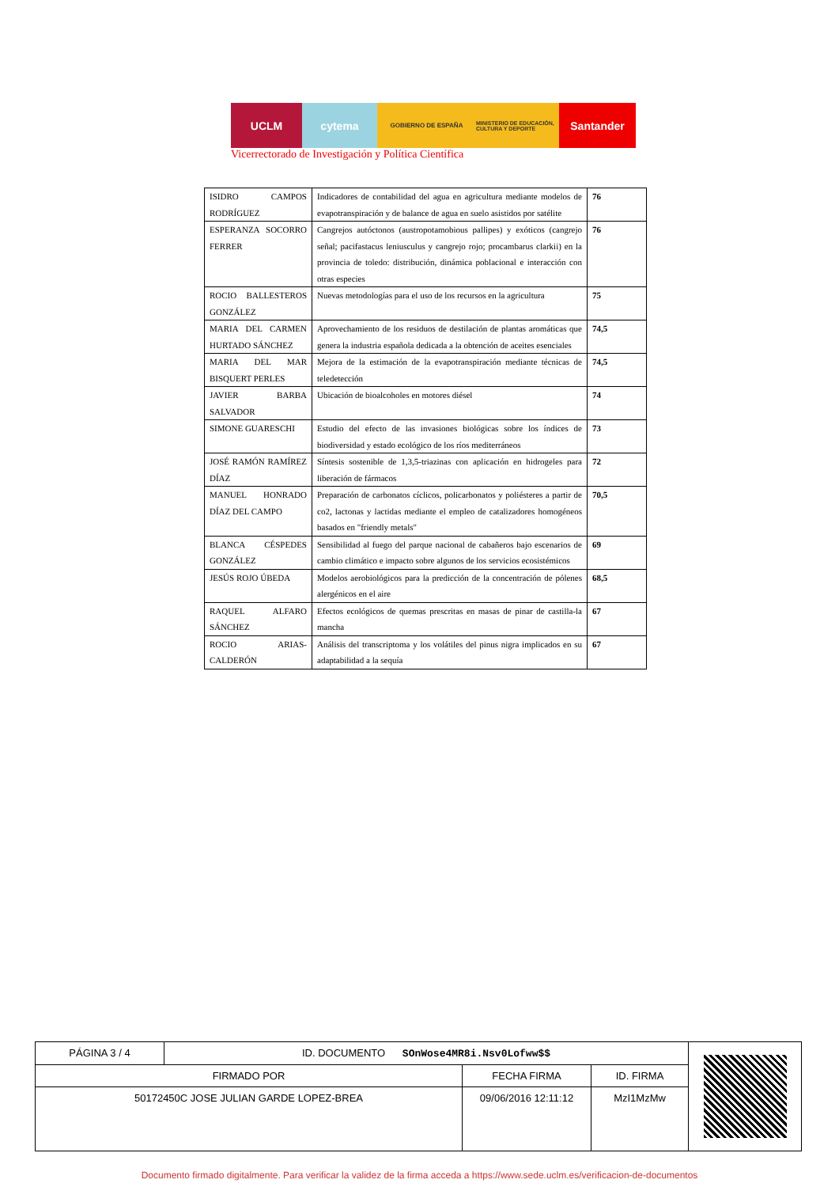UCLM cytema
GOBIERNO DE ESPAÑA MINISTERIO DE EDUCACIÓN, CULTURA Y DEPORTE
Santander
Vicerrectorado de Investigación y Política Científica
| ISIDRO CAMPOS RODRÍGUEZ | Indicadores de contabilidad del agua en agricultura mediante modelos de evapotranspiración y de balance de agua en suelo asistidos por satélite | 76 |
| ESPERANZA SOCORRO FERRER | Cangrejos autóctonos (austropotamobious pallipes) y exóticos (cangrejo señal; pacifastacus leniusculus y cangrejo rojo; procambarus clarkii) en la provincia de toledo: distribución, dinámica poblacional e interacción con otras especies | 76 |
| ROCIO BALLESTEROS GONZÁLEZ | Nuevas metodologías para el uso de los recursos en la agricultura | 75 |
| MARIA DEL CARMEN HURTADO SÁNCHEZ | Aprovechamiento de los residuos de destilación de plantas aromáticas que genera la industria española dedicada a la obtención de aceites esenciales | 74,5 |
| MARIA DEL MAR BISQUERT PERLES | Mejora de la estimación de la evapotranspiración mediante técnicas de teledetección | 74,5 |
| JAVIER BARBA SALVADOR | Ubicación de bioalcoholes en motores diésel | 74 |
| SIMONE GUARESCHI | Estudio del efecto de las invasiones biológicas sobre los índices de biodiversidad y estado ecológico de los ríos mediterráneos | 73 |
| JOSÉ RAMÓN RAMÍREZ DÍAZ | Síntesis sostenible de 1,3,5-triazinas con aplicación en hidrogeles para liberación de fármacos | 72 |
| MANUEL HONRADO DÍAZ DEL CAMPO | Preparación de carbonatos cíclicos, policarbonatos y poliésteres a partir de co2, lactonas y lactidas mediante el empleo de catalizadores homogéneos basados en "friendly metals" | 70,5 |
| BLANCA CÉSPEDES GONZÁLEZ | Sensibilidad al fuego del parque nacional de cabañeros bajo escenarios de cambio climático e impacto sobre algunos de los servicios ecosistémicos | 69 |
| JESÚS ROJO ÚBEDA | Modelos aerobiológicos para la predicción de la concentración de pólenes alergénicos en el aire | 68,5 |
| RAQUEL ALFARO SÁNCHEZ | Efectos ecológicos de quemas prescritas en masas de pinar de castilla-la mancha | 67 |
| ROCIO ARIAS-CALDERÓN | Análisis del transcriptoma y los volátiles del pinus nigra implicados en su adaptabilidad a la sequía | 67 |
| PÁGINA 3 / 4 | ID. DOCUMENTO SOnWose4MR8i.Nsv0Lofww$$ | | | |
| FIRMADO POR | | FECHA FIRMA | ID. FIRMA | |
| 50172450C JOSE JULIAN GARDE LOPEZ-BREA | | 09/06/2016 12:11:12 | MzI1MzMw | |
Documento firmado digitalmente. Para verificar la validez de la firma acceda a https://www.sede.uclm.es/verificacion-de-documentos